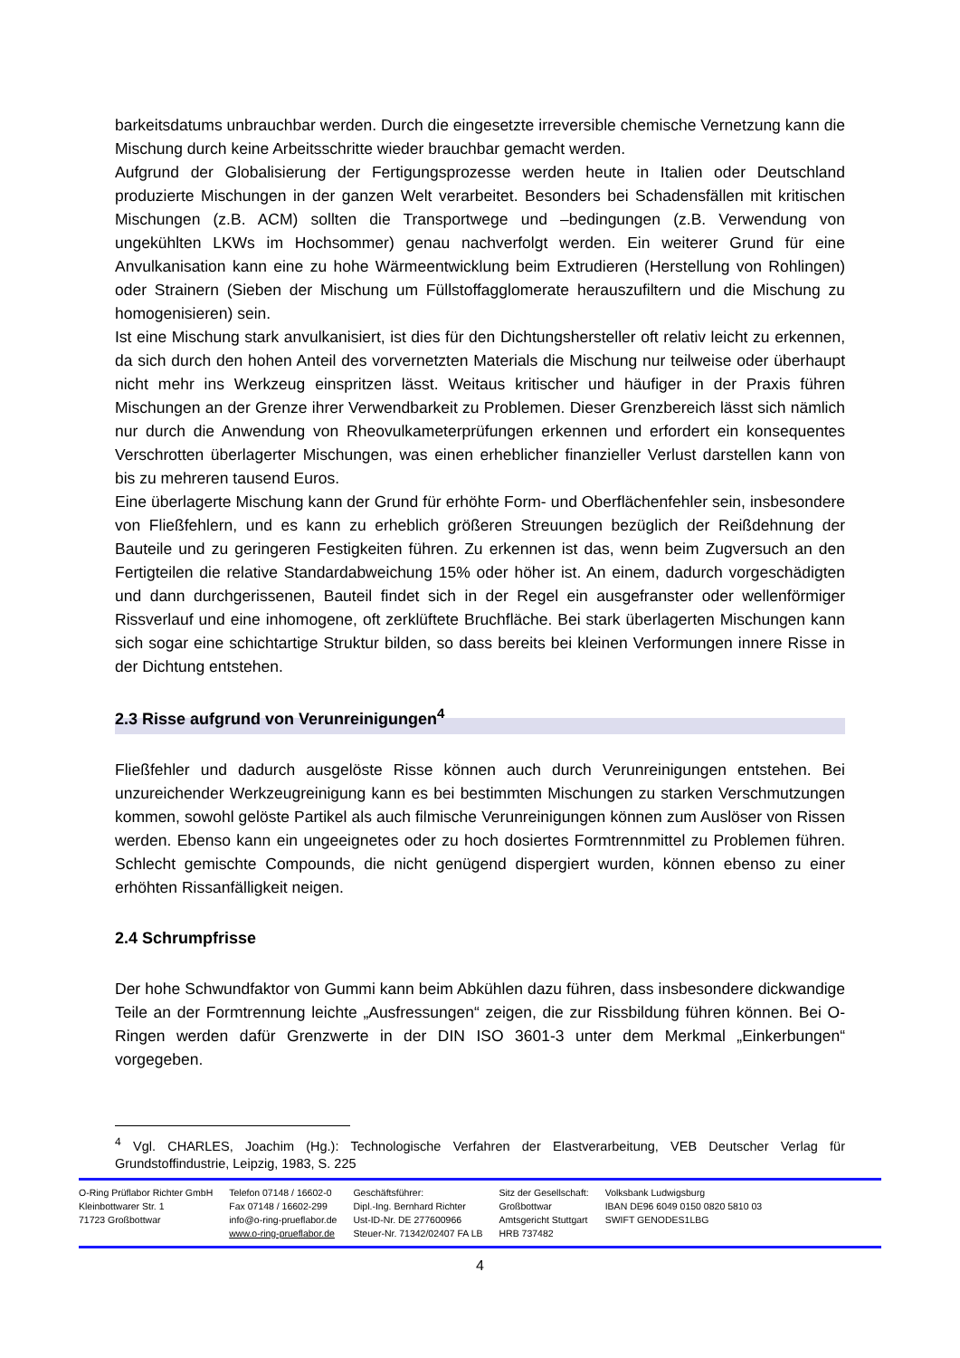barkeitsdatums unbrauchbar werden. Durch die eingesetzte irreversible chemische Vernetzung kann die Mischung durch keine Arbeitsschritte wieder brauchbar gemacht werden.
Aufgrund der Globalisierung der Fertigungsprozesse werden heute in Italien oder Deutschland produzierte Mischungen in der ganzen Welt verarbeitet. Besonders bei Schadensfällen mit kritischen Mischungen (z.B. ACM) sollten die Transportwege und –bedingungen (z.B. Verwendung von ungekühlten LKWs im Hochsommer) genau nachverfolgt werden. Ein weiterer Grund für eine Anvulkanisation kann eine zu hohe Wärmeentwicklung beim Extrudieren (Herstellung von Rohlingen) oder Strainern (Sieben der Mischung um Füllstoffagglomerate herauszufiltern und die Mischung zu homogenisieren) sein.
Ist eine Mischung stark anvulkanisiert, ist dies für den Dichtungshersteller oft relativ leicht zu erkennen, da sich durch den hohen Anteil des vorvernetzten Materials die Mischung nur teilweise oder überhaupt nicht mehr ins Werkzeug einspritzen lässt. Weitaus kritischer und häufiger in der Praxis führen Mischungen an der Grenze ihrer Verwendbarkeit zu Problemen. Dieser Grenzbereich lässt sich nämlich nur durch die Anwendung von Rheovulkameterprüfungen erkennen und erfordert ein konsequentes Verschrotten überlagerter Mischungen, was einen erheblicher finanzieller Verlust darstellen kann von bis zu mehreren tausend Euros.
Eine überlagerte Mischung kann der Grund für erhöhte Form- und Oberflächenfehler sein, insbesondere von Fließfehlern, und es kann zu erheblich größeren Streuungen bezüglich der Reißdehnung der Bauteile und zu geringeren Festigkeiten führen. Zu erkennen ist das, wenn beim Zugversuch an den Fertigteilen die relative Standardabweichung 15% oder höher ist. An einem, dadurch vorgeschädigten und dann durchgerissenen, Bauteil findet sich in der Regel ein ausgefranster oder wellenförmiger Rissverlauf und eine inhomogene, oft zerklüftete Bruchfläche. Bei stark überlagerten Mischungen kann sich sogar eine schichtartige Struktur bilden, so dass bereits bei kleinen Verformungen innere Risse in der Dichtung entstehen.
2.3 Risse aufgrund von Verunreinigungen<sup>4</sup>
Fließfehler und dadurch ausgelöste Risse können auch durch Verunreinigungen entstehen. Bei unzureichender Werkzeugreinigung kann es bei bestimmten Mischungen zu starken Verschmutzungen kommen, sowohl gelöste Partikel als auch filmische Verunreinigungen können zum Auslöser von Rissen werden. Ebenso kann ein ungeeignetes oder zu hoch dosiertes Formtrennmittel zu Problemen führen. Schlecht gemischte Compounds, die nicht genügend dispergiert wurden, können ebenso zu einer erhöhten Rissanfälligkeit neigen.
2.4 Schrumpfrisse
Der hohe Schwundfaktor von Gummi kann beim Abkühlen dazu führen, dass insbesondere dickwandige Teile an der Formtrennung leichte „Ausfressungen“ zeigen, die zur Rissbildung führen können. Bei O-Ringen werden dafür Grenzwerte in der DIN ISO 3601-3 unter dem Merkmal „Einkerbungen“ vorgegeben.
<sup>4</sup> Vgl. CHARLES, Joachim (Hg.): Technologische Verfahren der Elastverarbeitung, VEB Deutscher Verlag für Grundstoffindustrie, Leipzig, 1983, S. 225
O-Ring Prüflabor Richter GmbH
Kleinbottwarer Str. 1
71723 Großbottwar
Telefon 07148 / 16602-0
Fax 07148 / 16602-299
info@o-ring-prueflabor.de
www.o-ring-prueflabor.de
Geschäftsführer:
Dipl.-Ing. Bernhard Richter
Ust-ID-Nr. DE 277600966
Steuer-Nr. 71342/02407 FA LB
Sitz der Gesellschaft:
Großbottwar
Amtsgericht Stuttgart
HRB 737482
Volksbank Ludwigsburg
IBAN DE96 6049 0150 0820 5810 03
SWIFT GENODES1LBG
4